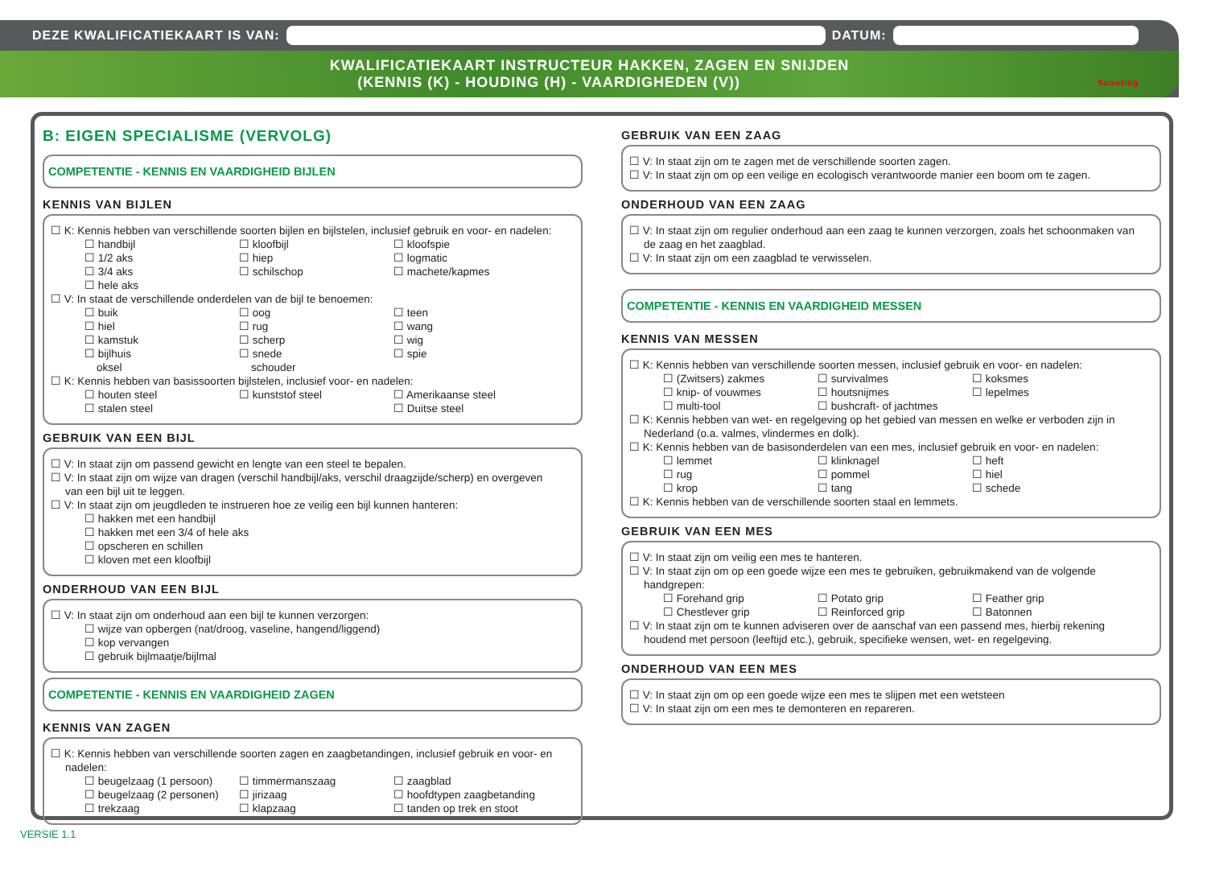DEZE KWALIFICATIEKAART IS VAN:
DATUM:
KWALIFICATIEKAART INSTRUCTEUR HAKKEN, ZAGEN EN SNIJDEN
(KENNIS (K) - HOUDING (H) - VAARDIGHEDEN (V)) Scouting
B: EIGEN SPECIALISME (VERVOLG)
COMPETENTIE - KENNIS EN VAARDIGHEID BIJLEN
KENNIS VAN BIJLEN
☐ K: Kennis hebben van verschillende soorten bijlen en bijlstelen, inclusief gebruik en voor- en nadelen:
☐ handbijl ☐ kloofbijl ☐ kloofspie ☐ 1/2 aks ☐ hiep ☐ logmatic ☐ 3/4 aks ☐ schilschop ☐ machete/kapmes ☐ hele aks
☐ V: In staat de verschillende onderdelen van de bijl te benoemen:
☐ buik ☐ oog ☐ teen ☐ hiel ☐ rug ☐ wang ☐ kamstuk ☐ scherp ☐ wig ☐ bijlhuis ☐ snede ☐ spie oksel schouder
☐ K: Kennis hebben van basissoorten bijlstelen, inclusief voor- en nadelen:
☐ houten steel ☐ kunststof steel ☐ Amerikaanse steel ☐ stalen steel ☐ Duitse steel
GEBRUIK VAN EEN BIJL
☐ V: In staat zijn om passend gewicht en lengte van een steel te bepalen.
☐ V: In staat zijn om wijze van dragen (verschil handbijl/aks, verschil draagzijde/scherp) en overgeven
van een bijl uit te leggen.
☐ V: In staat zijn om jeugdleden te instrueren hoe ze veilig een bijl kunnen hanteren:
☐ hakken met een handbijl
☐ hakken met een 3/4 of hele aks
☐ opscheren en schillen
☐ kloven met een kloofbijl
ONDERHOUD VAN EEN BIJL
☐ V: In staat zijn om onderhoud aan een bijl te kunnen verzorgen:
☐ wijze van opbergen (nat/droog, vaseline, hangend/liggend)
☐ kop vervangen
☐ gebruik bijlmaatje/bijlmal
COMPETENTIE - KENNIS EN VAARDIGHEID ZAGEN
KENNIS VAN ZAGEN
☐ K: Kennis hebben van verschillende soorten zagen en zaagbetandingen, inclusief gebruik en voor- en
nadelen:
☐ beugelzaag (1 persoon) ☐ timmermanszaag ☐ zaagblad ☐ beugelzaag (2 personen) ☐ jirizaag ☐ hoofdtypen zaagbetanding ☐ trekzaag ☐ klapzaag ☐ tanden op trek en stoot
GEBRUIK VAN EEN ZAAG
☐ V: In staat zijn om te zagen met de verschillende soorten zagen.
☐ V: In staat zijn om op een veilige en ecologisch verantwoorde manier een boom om te zagen.
ONDERHOUD VAN EEN ZAAG
☐ V: In staat zijn om regulier onderhoud aan een zaag te kunnen verzorgen, zoals het schoonmaken van
de zaag en het zaagblad.
☐ V: In staat zijn om een zaagblad te verwisselen.
COMPETENTIE - KENNIS EN VAARDIGHEID MESSEN
KENNIS VAN MESSEN
☐ K: Kennis hebben van verschillende soorten messen, inclusief gebruik en voor- en nadelen:
☐ (Zwitsers) zakmes ☐ survivalmes ☐ koksmes ☐ knip- of vouwmes ☐ houtsnijmes ☐ lepelmes ☐ multi-tool ☐ bushcraft- of jachtmes
☐ K: Kennis hebben van wet- en regelgeving op het gebied van messen en welke er verboden zijn in
Nederland (o.a. valmes, vlindermes en dolk).
☐ K: Kennis hebben van de basisonderdelen van een mes, inclusief gebruik en voor- en nadelen:
☐ lemmet ☐ klinknagel ☐ heft ☐ rug ☐ pommel ☐ hiel ☐ krop ☐ tang ☐ schede
☐ K: Kennis hebben van de verschillende soorten staal en lemmets.
GEBRUIK VAN EEN MES
☐ V: In staat zijn om veilig een mes te hanteren.
☐ V: In staat zijn om op een goede wijze een mes te gebruiken, gebruikmakend van de volgende
handgrepen:
☐ Forehand grip ☐ Potato grip ☐ Feather grip ☐ Chestlever grip ☐ Reinforced grip ☐ Batonnen
☐ V: In staat zijn om te kunnen adviseren over de aanschaf van een passend mes, hierbij rekening
houdend met persoon (leeftijd etc.), gebruik, specifieke wensen, wet- en regelgeving.
ONDERHOUD VAN EEN MES
☐ V: In staat zijn om op een goede wijze een mes te slijpen met een wetsteen
☐ V: In staat zijn om een mes te demonteren en repareren.
VERSIE 1.1